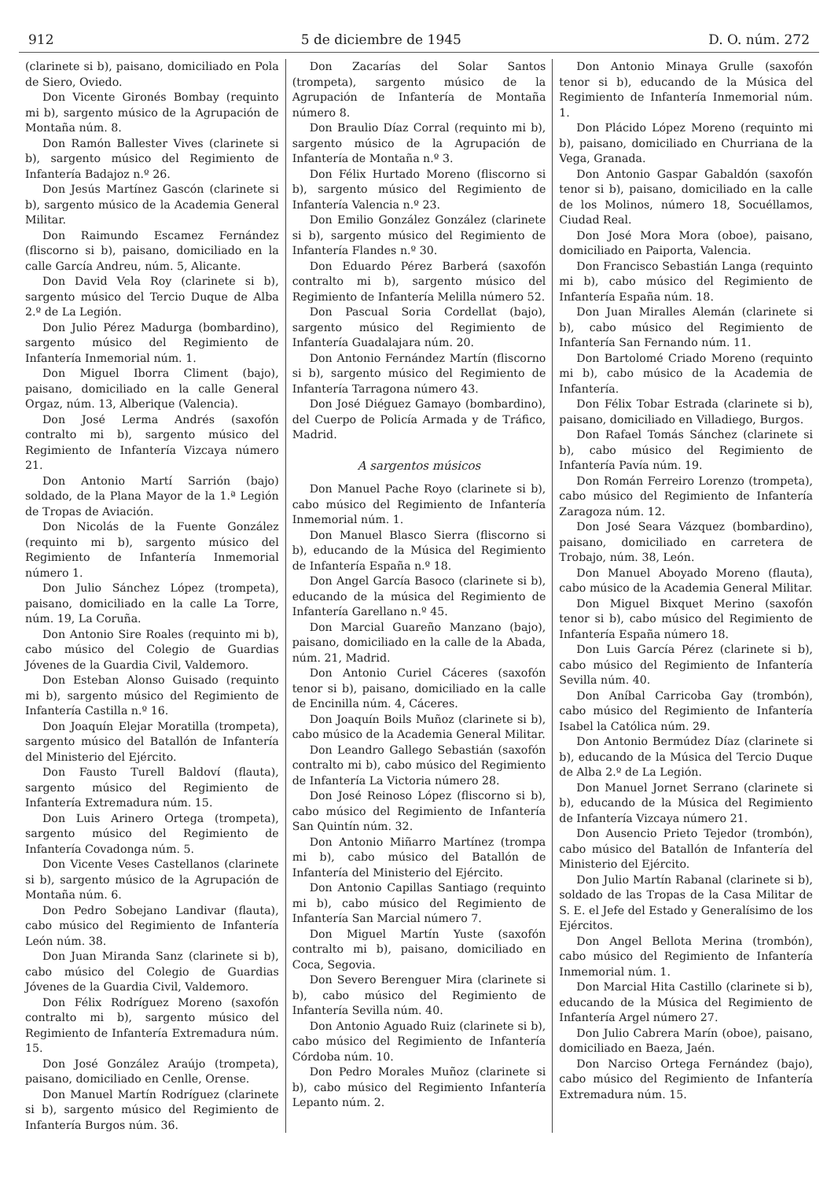912 5 de diciembre de 1945 D. O. núm. 272
(clarinete si b), paisano, domiciliado en Pola de Siero, Oviedo.
Don Vicente Gironés Bombay (requinto mi b), sargento músico de la Agrupación de Montaña núm. 8.
Don Ramón Ballester Vives (clarinete si b), sargento músico del Regimiento de Infantería Badajoz n.º 26.
Don Jesús Martínez Gascón (clarinete si b), sargento músico de la Academia General Militar.
Don Raimundo Escamez Fernández (fliscorno si b), paisano, domiciliado en la calle García Andreu, núm. 5, Alicante.
Don David Vela Roy (clarinete si b), sargento músico del Tercio Duque de Alba 2.º de La Legión.
Don Julio Pérez Madurga (bombardino), sargento músico del Regimiento de Infantería Inmemorial núm. 1.
Don Miguel Iborra Climent (bajo), paisano, domiciliado en la calle General Orgaz, núm. 13, Alberique (Valencia).
Don José Lerma Andrés (saxofón contralto mi b), sargento músico del Regimiento de Infantería Vizcaya número 21.
Don Antonio Martí Sarrión (bajo) soldado, de la Plana Mayor de la 1.ª Legión de Tropas de Aviación.
Don Nicolás de la Fuente González (requinto mi b), sargento músico del Regimiento de Infantería Inmemorial número 1.
Don Julio Sánchez López (trompeta), paisano, domiciliado en la calle La Torre, núm. 19, La Coruña.
Don Antonio Sire Roales (requinto mi b), cabo músico del Colegio de Guardias Jóvenes de la Guardia Civil, Valdemoro.
Don Esteban Alonso Guisado (requinto mi b), sargento músico del Regimiento de Infantería Castilla n.º 16.
Don Joaquín Elejar Moratilla (trompeta), sargento músico del Batallón de Infantería del Ministerio del Ejército.
Don Fausto Turell Baldoví (flauta), sargento músico del Regimiento de Infantería Extremadura núm. 15.
Don Luis Arinero Ortega (trompeta), sargento músico del Regimiento de Infantería Covadonga núm. 5.
Don Vicente Veses Castellanos (clarinete si b), sargento músico de la Agrupación de Montaña núm. 6.
Don Pedro Sobejano Landivar (flauta), cabo músico del Regimiento de Infantería León núm. 38.
Don Juan Miranda Sanz (clarinete si b), cabo músico del Colegio de Guardias Jóvenes de la Guardia Civil, Valdemoro.
Don Félix Rodríguez Moreno (saxofón contralto mi b), sargento músico del Regimiento de Infantería Extremadura núm. 15.
Don José González Araújo (trompeta), paisano, domiciliado en Cenlle, Orense.
Don Manuel Martín Rodríguez (clarinete si b), sargento músico del Regimiento de Infantería Burgos núm. 36.
Don Zacarías del Solar Santos (trompeta), sargento músico de la Agrupación de Infantería de Montaña número 8.
Don Braulio Díaz Corral (requinto mi b), sargento músico de la Agrupación de Infantería de Montaña n.º 3.
Don Félix Hurtado Moreno (fliscorno si b), sargento músico del Regimiento de Infantería Valencia n.º 23.
Don Emilio González González (clarinete si b), sargento músico del Regimiento de Infantería Flandes n.º 30.
Don Eduardo Pérez Barberá (saxofón contralto mi b), sargento músico del Regimiento de Infantería Melilla número 52.
Don Pascual Soria Cordellat (bajo), sargento músico del Regimiento de Infantería Guadalajara núm. 20.
Don Antonio Fernández Martín (fliscorno si b), sargento músico del Regimiento de Infantería Tarragona número 43.
Don José Diéguez Gamayo (bombardino), del Cuerpo de Policía Armada y de Tráfico, Madrid.
A sargentos músicos
Don Manuel Pache Royo (clarinete si b), cabo músico del Regimiento de Infantería Inmemorial núm. 1.
Don Manuel Blasco Sierra (fliscorno si b), educando de la Música del Regimiento de Infantería España n.º 18.
Don Angel García Basoco (clarinete si b), educando de la música del Regimiento de Infantería Garellano n.º 45.
Don Marcial Guareño Manzano (bajo), paisano, domiciliado en la calle de la Abada, núm. 21, Madrid.
Don Antonio Curiel Cáceres (saxofón tenor si b), paisano, domiciliado en la calle de Encinilla núm. 4, Cáceres.
Don Joaquín Boils Muñoz (clarinete si b), cabo músico de la Academia General Militar.
Don Leandro Gallego Sebastián (saxofón contralto mi b), cabo músico del Regimiento de Infantería La Victoria número 28.
Don José Reinoso López (fliscorno si b), cabo músico del Regimiento de Infantería San Quintín núm. 32.
Don Antonio Miñarro Martínez (trompa mi b), cabo músico del Batallón de Infantería del Ministerio del Ejército.
Don Antonio Capillas Santiago (requinto mi b), cabo músico del Regimiento de Infantería San Marcial número 7.
Don Miguel Martín Yuste (saxofón contralto mi b), paisano, domiciliado en Coca, Segovia.
Don Severo Berenguer Mira (clarinete si b), cabo músico del Regimiento de Infantería Sevilla núm. 40.
Don Antonio Aguado Ruiz (clarinete si b), cabo músico del Regimiento de Infantería Córdoba núm. 10.
Don Pedro Morales Muñoz (clarinete si b), cabo músico del Regimiento Infantería Lepanto núm. 2.
Don Antonio Minaya Grulle (saxofón tenor si b), educando de la Música del Regimiento de Infantería Inmemorial núm. 1.
Don Plácido López Moreno (requinto mi b), paisano, domiciliado en Churriana de la Vega, Granada.
Don Antonio Gaspar Gabaldón (saxofón tenor si b), paisano, domiciliado en la calle de los Molinos, número 18, Socuéllamos, Ciudad Real.
Don José Mora Mora (oboe), paisano, domiciliado en Paiporta, Valencia.
Don Francisco Sebastián Langa (requinto mi b), cabo músico del Regimiento de Infantería España núm. 18.
Don Juan Miralles Alemán (clarinete si b), cabo músico del Regimiento de Infantería San Fernando núm. 11.
Don Bartolomé Criado Moreno (requinto mi b), cabo músico de la Academia de Infantería.
Don Félix Tobar Estrada (clarinete si b), paisano, domiciliado en Villadiego, Burgos.
Don Rafael Tomás Sánchez (clarinete si b), cabo músico del Regimiento de Infantería Pavía núm. 19.
Don Román Ferreiro Lorenzo (trompeta), cabo músico del Regimiento de Infantería Zaragoza núm. 12.
Don José Seara Vázquez (bombardino), paisano, domiciliado en carretera de Trobajo, núm. 38, León.
Don Manuel Aboyado Moreno (flauta), cabo músico de la Academia General Militar.
Don Miguel Bixquet Merino (saxofón tenor si b), cabo músico del Regimiento de Infantería España número 18.
Don Luis García Pérez (clarinete si b), cabo músico del Regimiento de Infantería Sevilla núm. 40.
Don Aníbal Carricoba Gay (trombón), cabo músico del Regimiento de Infantería Isabel la Católica núm. 29.
Don Antonio Bermúdez Díaz (clarinete si b), educando de la Música del Tercio Duque de Alba 2.º de La Legión.
Don Manuel Jornet Serrano (clarinete si b), educando de la Música del Regimiento de Infantería Vizcaya número 21.
Don Ausencio Prieto Tejedor (trombón), cabo músico del Batallón de Infantería del Ministerio del Ejército.
Don Julio Martín Rabanal (clarinete si b), soldado de las Tropas de la Casa Militar de S. E. el Jefe del Estado y Generalísimo de los Ejércitos.
Don Angel Bellota Merina (trombón), cabo músico del Regimiento de Infantería Inmemorial núm. 1.
Don Marcial Hita Castillo (clarinete si b), educando de la Música del Regimiento de Infantería Argel número 27.
Don Julio Cabrera Marín (oboe), paisano, domiciliado en Baeza, Jaén.
Don Narciso Ortega Fernández (bajo), cabo músico del Regimiento de Infantería Extremadura núm. 15.